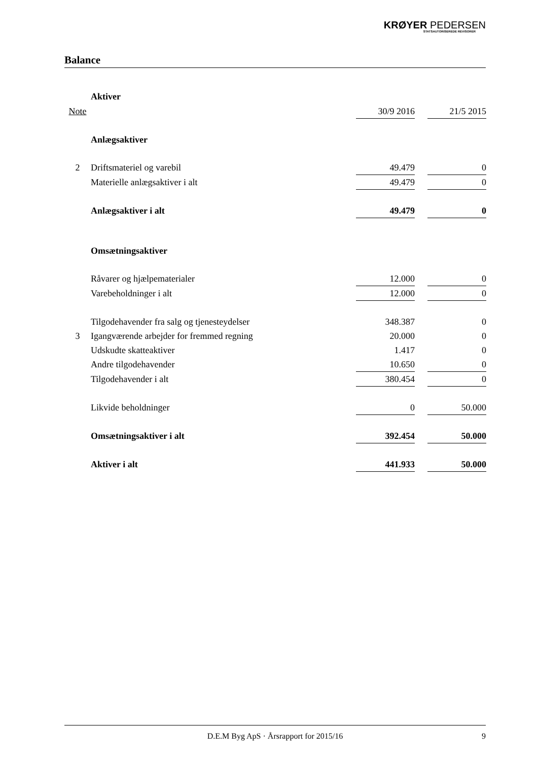KRØYER PEDERSEN
STATSAUTORISEREDE REVISORER
Balance
| | Aktiver | | | |
| Note | | 30/9 2016 | | 21/5 2015 |
| | Anlægsaktiver | | | |
| 2 | Driftsmateriel og varebil | 49.479 | | 0 |
| | Materielle anlægsaktiver i alt | 49.479 | | 0 |
| | Anlægsaktiver i alt | 49.479 | | 0 |
| | Omsætningsaktiver | | | |
| | Råvarer og hjælpematerialer | 12.000 | | 0 |
| | Varebeholdninger i alt | 12.000 | | 0 |
| | Tilgodehavender fra salg og tjenesteydelser | 348.387 | | 0 |
| 3 | Igangværende arbejder for fremmed regning | 20.000 | | 0 |
| | Udskudte skatteaktiver | 1.417 | | 0 |
| | Andre tilgodehavender | 10.650 | | 0 |
| | Tilgodehavender i alt | 380.454 | | 0 |
| | Likvide beholdninger | 0 | | 50.000 |
| | Omsætningsaktiver i alt | 392.454 | | 50.000 |
| | Aktiver i alt | 441.933 | | 50.000 |
D.E.M Byg ApS · Årsrapport for 2015/16 9